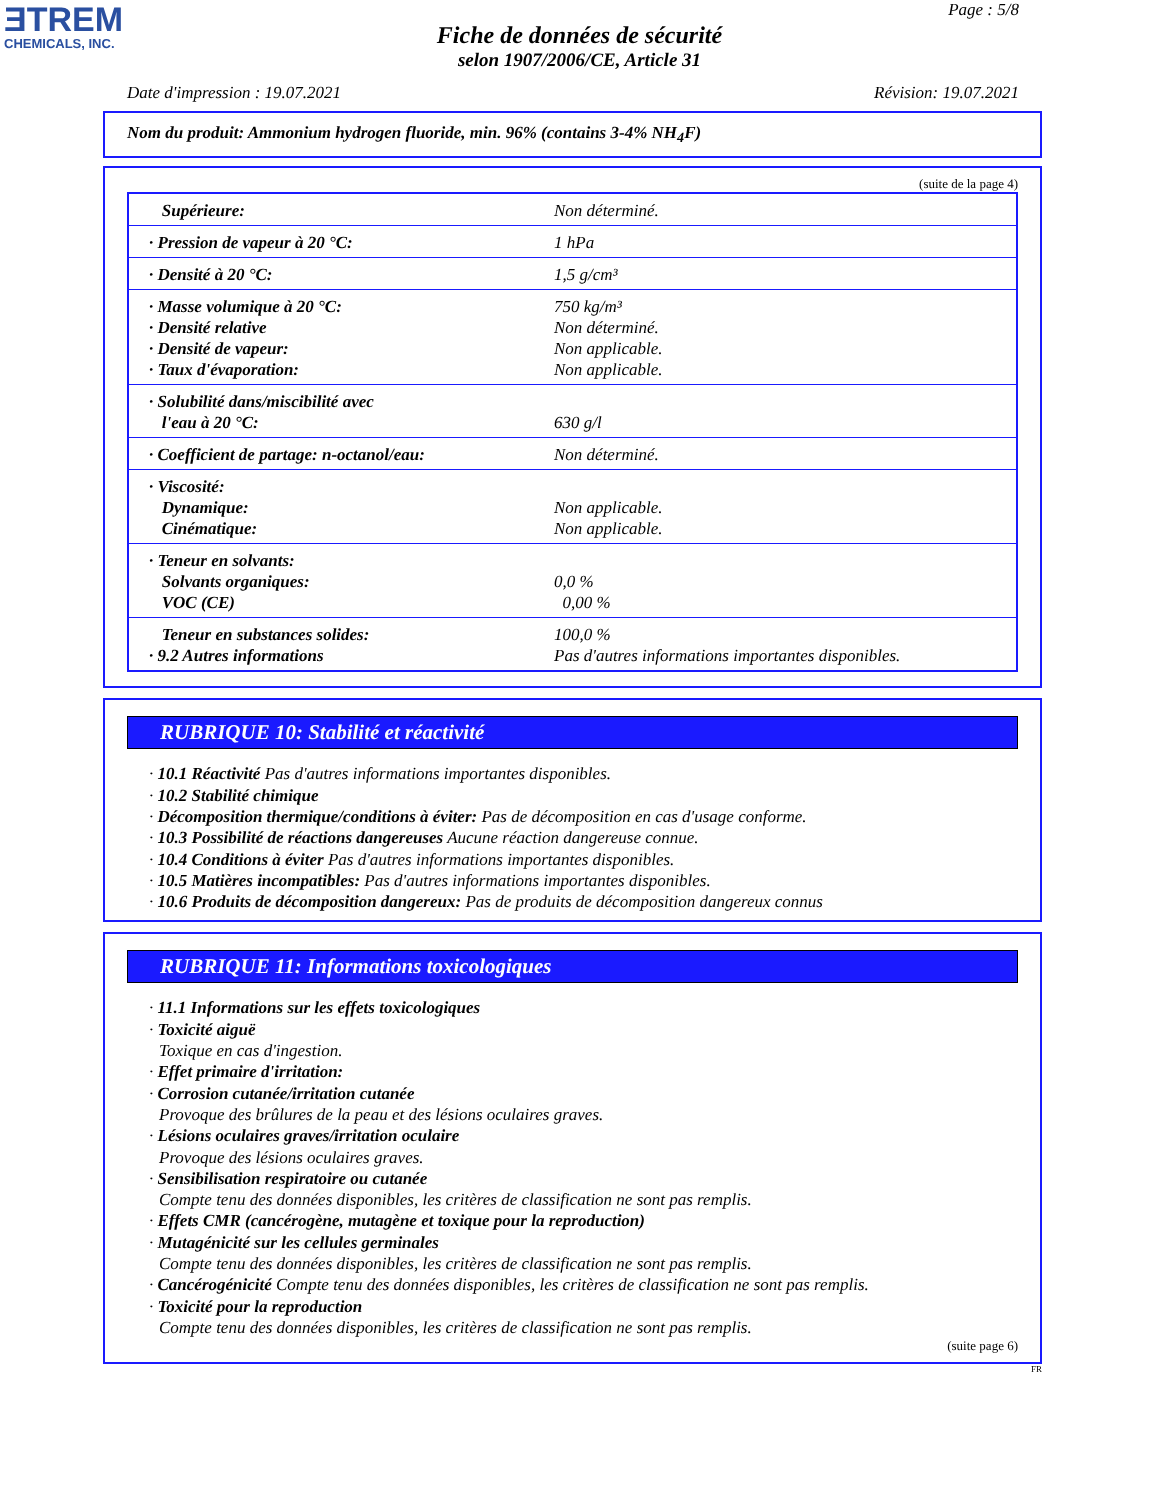ƎTREM
CHEMICALS, INC.
Page : 5/8
Fiche de données de sécurité
selon 1907/2006/CE, Article 31
Date d'impression : 19.07.2021 Révision: 19.07.2021
Nom du produit: Ammonium hydrogen fluoride, min. 96% (contains 3-4% NH<sub>4</sub>F)
(suite de la page 4)
| Supérieure: | Non déterminé. |
| · Pression de vapeur à 20 °C: | 1 hPa |
| · Densité à 20 °C: | 1,5 g/cm³ |
| · Masse volumique à 20 °C: · Densité relative · Densité de vapeur: · Taux d'évaporation: | 750 kg/m³ Non déterminé. Non applicable. Non applicable. |
| · Solubilité dans/miscibilité avec l'eau à 20 °C: | 630 g/l |
| · Coefficient de partage: n-octanol/eau: | Non déterminé. |
| · Viscosité: Dynamique: Cinématique: | Non applicable. Non applicable. |
| · Teneur en solvants: Solvants organiques: VOC (CE) | 0,0 % 0,00 % |
| Teneur en substances solides: · 9.2 Autres informations | 100,0 % Pas d'autres informations importantes disponibles. |
RUBRIQUE 10: Stabilité et réactivité
· 10.1 Réactivité Pas d'autres informations importantes disponibles.
· 10.2 Stabilité chimique
· Décomposition thermique/conditions à éviter: Pas de décomposition en cas d'usage conforme.
· 10.3 Possibilité de réactions dangereuses Aucune réaction dangereuse connue.
· 10.4 Conditions à éviter Pas d'autres informations importantes disponibles.
· 10.5 Matières incompatibles: Pas d'autres informations importantes disponibles.
· 10.6 Produits de décomposition dangereux: Pas de produits de décomposition dangereux connus
RUBRIQUE 11: Informations toxicologiques
· 11.1 Informations sur les effets toxicologiques
· Toxicité aiguë
Toxique en cas d'ingestion.
· Effet primaire d'irritation:
· Corrosion cutanée/irritation cutanée
Provoque des brûlures de la peau et des lésions oculaires graves.
· Lésions oculaires graves/irritation oculaire
Provoque des lésions oculaires graves.
· Sensibilisation respiratoire ou cutanée
Compte tenu des données disponibles, les critères de classification ne sont pas remplis.
· Effets CMR (cancérogène, mutagène et toxique pour la reproduction)
· Mutagénicité sur les cellules germinales
Compte tenu des données disponibles, les critères de classification ne sont pas remplis.
· Cancérogénicité Compte tenu des données disponibles, les critères de classification ne sont pas remplis.
· Toxicité pour la reproduction
Compte tenu des données disponibles, les critères de classification ne sont pas remplis.
(suite page 6)
FR